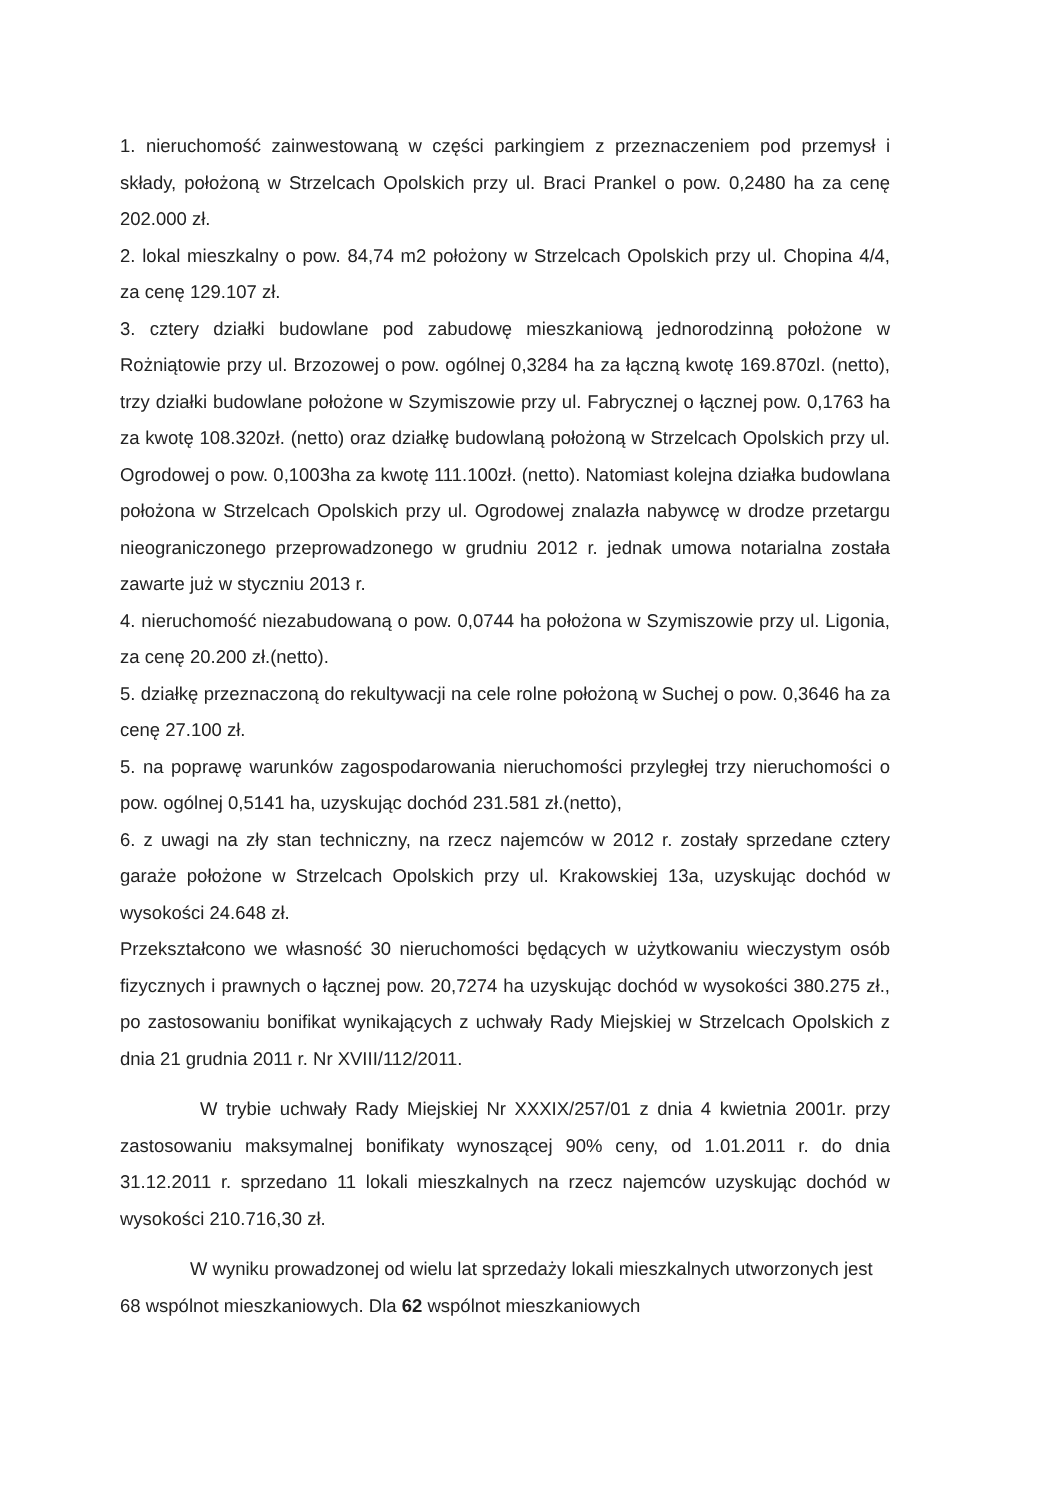1. nieruchomość zainwestowaną w części parkingiem z przeznaczeniem pod przemysł i składy, położoną w Strzelcach Opolskich przy ul. Braci Prankel o pow. 0,2480 ha za cenę 202.000 zł.
2. lokal mieszkalny o pow. 84,74 m2 położony w Strzelcach Opolskich przy ul. Chopina 4/4, za cenę 129.107 zł.
3. cztery działki budowlane pod zabudowę mieszkaniową jednorodzinną położone w Rożniątowie przy ul. Brzozowej o pow. ogólnej 0,3284 ha za łączną kwotę 169.870zl. (netto), trzy działki budowlane położone w Szymiszowie przy ul. Fabrycznej o łącznej pow. 0,1763 ha za kwotę 108.320zł. (netto) oraz działkę budowlaną położoną w Strzelcach Opolskich przy ul. Ogrodowej o pow. 0,1003ha za kwotę 111.100zł. (netto). Natomiast kolejna działka budowlana położona w Strzelcach Opolskich przy ul. Ogrodowej znalazła nabywcę w drodze przetargu nieograniczonego przeprowadzonego w grudniu 2012 r. jednak umowa notarialna została zawarte już w styczniu 2013 r.
4. nieruchomość niezabudowaną o pow. 0,0744 ha położona w Szymiszowie przy ul. Ligonia, za cenę 20.200 zł.(netto).
5. działkę przeznaczoną do rekultywacji na cele rolne położoną w Suchej o pow. 0,3646 ha za cenę 27.100 zł.
5. na poprawę warunków zagospodarowania nieruchomości przyległej trzy nieruchomości o pow. ogólnej 0,5141 ha, uzyskując dochód 231.581 zł.(netto),
6. z uwagi na zły stan techniczny, na rzecz najemców w 2012 r. zostały sprzedane cztery garaże położone w Strzelcach Opolskich przy ul. Krakowskiej 13a, uzyskując dochód w wysokości 24.648 zł.
Przekształcono we własność 30 nieruchomości będących w użytkowaniu wieczystym osób fizycznych i prawnych o łącznej pow. 20,7274 ha uzyskując dochód w wysokości 380.275 zł., po zastosowaniu bonifikat wynikających z uchwały Rady Miejskiej w Strzelcach Opolskich z dnia 21 grudnia 2011 r. Nr XVIII/112/2011.
W trybie uchwały Rady Miejskiej Nr XXXIX/257/01 z dnia 4 kwietnia 2001r. przy zastosowaniu maksymalnej bonifikaty wynoszącej 90% ceny, od 1.01.2011 r. do dnia 31.12.2011 r. sprzedano 11 lokali mieszkalnych na rzecz najemców uzyskując dochód w wysokości 210.716,30 zł.
W wyniku prowadzonej od wielu lat sprzedaży lokali mieszkalnych utworzonych jest 68 wspólnot mieszkaniowych. Dla 62 wspólnot mieszkaniowych